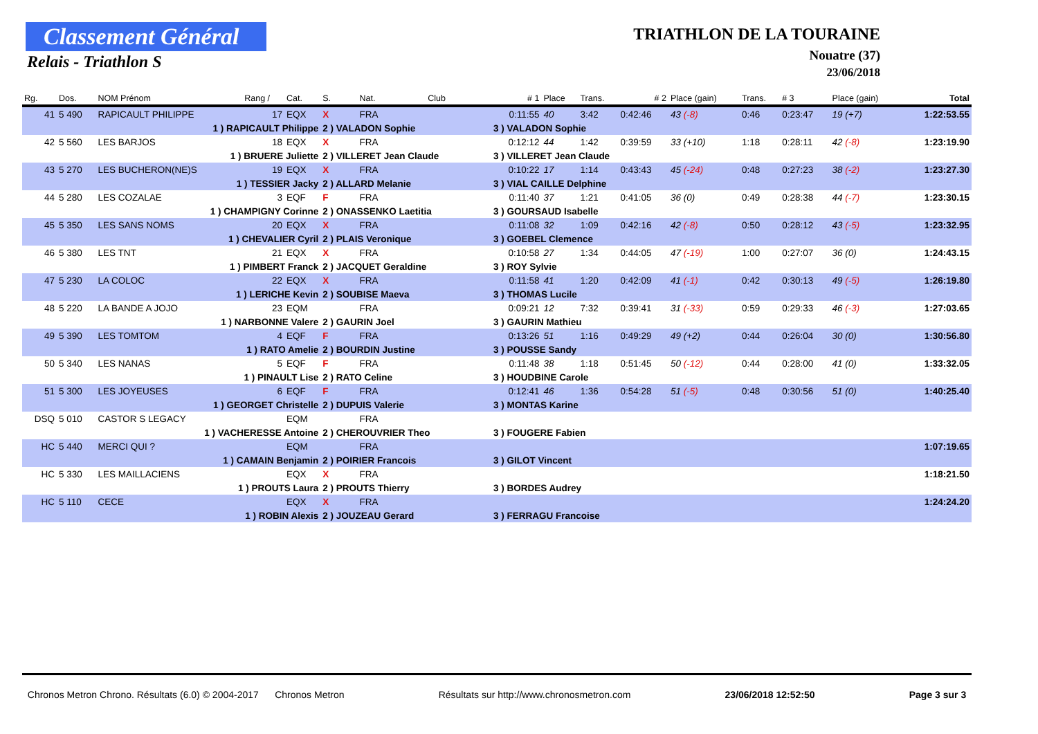Classement Général
Relais - Triathlon S
TRIATHLON DE LA TOURAINE
Nouatre (37)
23/06/2018
| Rg. | Dos. | NOM Prénom | Rang / | Cat. | S. | Nat. | Club | # 1 | Place | Trans. | # 2 | Place (gain) | Trans. | # 3 | Place (gain) | Total |
| --- | --- | --- | --- | --- | --- | --- | --- | --- | --- | --- | --- | --- | --- | --- | --- | --- |
| 41 | 5 490 | RAPICAULT PHILIPPE | 17 | EQX | X | FRA | | 0:11:55 | 40 | 3:42 | 0:42:46 | 43 (-8) | 0:46 | 0:23:47 | 19 (+7) | 1:22:53.55 |
| | 1 ) RAPICAULT Philippe | | | | 2 ) VALADON Sophie | | | 3 ) VALADON Sophie | | | | | | | | |
| 42 | 5 560 | LES BARJOS | 18 | EQX | X | FRA | | 0:12:12 | 44 | 1:42 | 0:39:59 | 33 (+10) | 1:18 | 0:28:11 | 42 (-8) | 1:23:19.90 |
| | 1 ) BRUERE Juliette | | | | 2 ) VILLERET Jean Claude | | | 3 ) VILLERET Jean Claude | | | | | | | | |
| 43 | 5 270 | LES BUCHERON(NE)S | 19 | EQX | X | FRA | | 0:10:22 | 17 | 1:14 | 0:43:43 | 45 (-24) | 0:48 | 0:27:23 | 38 (-2) | 1:23:27.30 |
| | 1 ) TESSIER Jacky | | | | 2 ) ALLARD Melanie | | | 3 ) VIAL CAILLE Delphine | | | | | | | | |
| 44 | 5 280 | LES COZALAE | 3 | EQF | F | FRA | | 0:11:40 | 37 | 1:21 | 0:41:05 | 36 (0) | 0:49 | 0:28:38 | 44 (-7) | 1:23:30.15 |
| | 1 ) CHAMPIGNY Corinne | | | | 2 ) ONASSENKO Laetitia | | | 3 ) GOURSAUD Isabelle | | | | | | | | |
| 45 | 5 350 | LES SANS NOMS | 20 | EQX | X | FRA | | 0:11:08 | 32 | 1:09 | 0:42:16 | 42 (-8) | 0:50 | 0:28:12 | 43 (-5) | 1:23:32.95 |
| | 1 ) CHEVALIER Cyril | | | | 2 ) PLAIS Veronique | | | 3 ) GOEBEL Clemence | | | | | | | | |
| 46 | 5 380 | LES TNT | 21 | EQX | X | FRA | | 0:10:58 | 27 | 1:34 | 0:44:05 | 47 (-19) | 1:00 | 0:27:07 | 36 (0) | 1:24:43.15 |
| | 1 ) PIMBERT Franck | | | | 2 ) JACQUET Geraldine | | | 3 ) ROY Sylvie | | | | | | | | |
| 47 | 5 230 | LA COLOC | 22 | EQX | X | FRA | | 0:11:58 | 41 | 1:20 | 0:42:09 | 41 (-1) | 0:42 | 0:30:13 | 49 (-5) | 1:26:19.80 |
| | 1 ) LERICHE Kevin | | | | 2 ) SOUBISE Maeva | | | 3 ) THOMAS Lucile | | | | | | | | |
| 48 | 5 220 | LA BANDE A JOJO | 23 | EQM | | FRA | | 0:09:21 | 12 | 7:32 | 0:39:41 | 31 (-33) | 0:59 | 0:29:33 | 46 (-3) | 1:27:03.65 |
| | 1 ) NARBONNE Valere | | | | 2 ) GAURIN Joel | | | 3 ) GAURIN Mathieu | | | | | | | | |
| 49 | 5 390 | LES TOMTOM | 4 | EQF | F | FRA | | 0:13:26 | 51 | 1:16 | 0:49:29 | 49 (+2) | 0:44 | 0:26:04 | 30 (0) | 1:30:56.80 |
| | 1 ) RATO Amelie | | | | 2 ) BOURDIN Justine | | | 3 ) POUSSE Sandy | | | | | | | | |
| 50 | 5 340 | LES NANAS | 5 | EQF | F | FRA | | 0:11:48 | 38 | 1:18 | 0:51:45 | 50 (-12) | 0:44 | 0:28:00 | 41 (0) | 1:33:32.05 |
| | 1 ) PINAULT Lise | | | | 2 ) RATO Celine | | | 3 ) HOUDBINE Carole | | | | | | | | |
| 51 | 5 300 | LES JOYEUSES | 6 | EQF | F | FRA | | 0:12:41 | 46 | 1:36 | 0:54:28 | 51 (-5) | 0:48 | 0:30:56 | 51 (0) | 1:40:25.40 |
| | 1 ) GEORGET Christelle | | | | 2 ) DUPUIS Valerie | | | 3 ) MONTAS Karine | | | | | | | | |
| DSQ | 5 010 | CASTOR S LEGACY | | EQM | | FRA | | | | | | | | | | |
| | 1 ) VACHERESSE Antoine | | | | 2 ) CHEROUVRIER Theo | | | 3 ) FOUGERE Fabien | | | | | | | | |
| HC | 5 440 | MERCI QUI ? | | EQM | | FRA | | | | | | | | | | 1:07:19.65 |
| | 1 ) CAMAIN Benjamin | | | | 2 ) POIRIER Francois | | | 3 ) GILOT Vincent | | | | | | | | |
| HC | 5 330 | LES MAILLACIENS | | EQX | X | FRA | | | | | | | | | | 1:18:21.50 |
| | 1 ) PROUTS Laura | | | | 2 ) PROUTS Thierry | | | 3 ) BORDES Audrey | | | | | | | | |
| HC | 5 110 | CECE | | EQX | X | FRA | | | | | | | | | | 1:24:24.20 |
| | 1 ) ROBIN Alexis | | | | 2 ) JOUZEAU Gerard | | | 3 ) FERRAGU Francoise | | | | | | | | |
Chronos Metron Chrono. Résultats (6.0) © 2004-2017 Chronos Metron Résultats sur http://www.chronosmetron.com 23/06/2018 12:52:50 Page 3 sur 3